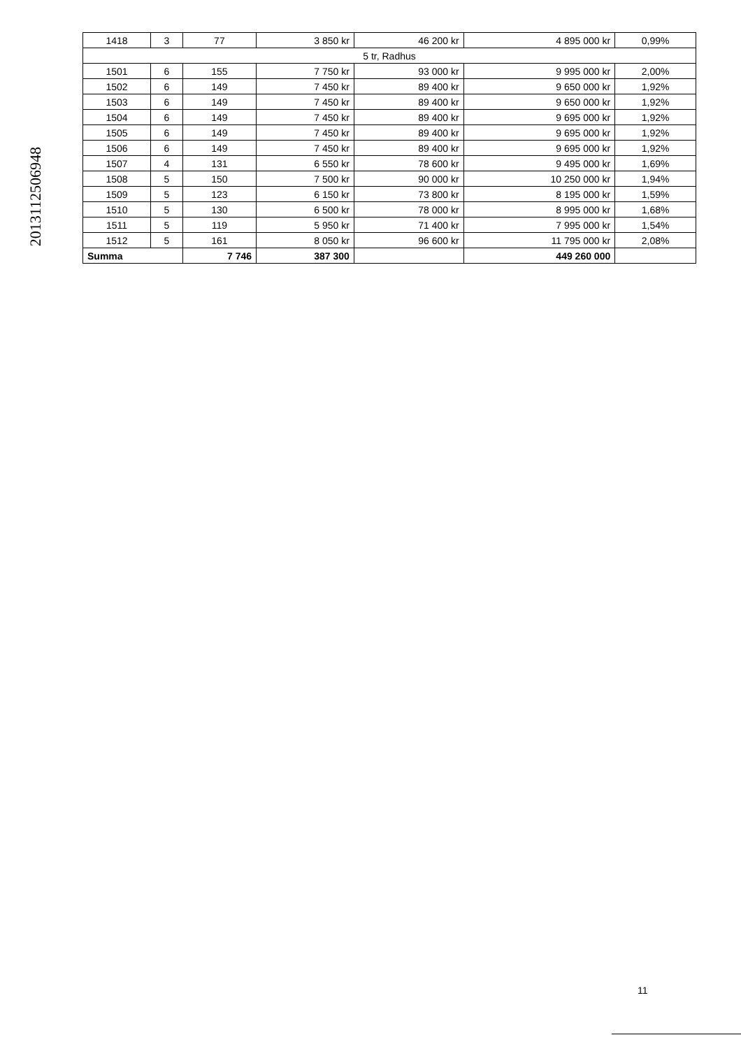20131125069​48
| 1418 | 3 | 77 | 3 850 kr | 46 200 kr | 4 895 000 kr | 0,99% |
| 5 tr, Radhus | | | | | | |
| 1501 | 6 | 155 | 7 750 kr | 93 000 kr | 9 995 000 kr | 2,00% |
| 1502 | 6 | 149 | 7 450 kr | 89 400 kr | 9 650 000 kr | 1,92% |
| 1503 | 6 | 149 | 7 450 kr | 89 400 kr | 9 650 000 kr | 1,92% |
| 1504 | 6 | 149 | 7 450 kr | 89 400 kr | 9 695 000 kr | 1,92% |
| 1505 | 6 | 149 | 7 450 kr | 89 400 kr | 9 695 000 kr | 1,92% |
| 1506 | 6 | 149 | 7 450 kr | 89 400 kr | 9 695 000 kr | 1,92% |
| 1507 | 4 | 131 | 6 550 kr | 78 600 kr | 9 495 000 kr | 1,69% |
| 1508 | 5 | 150 | 7 500 kr | 90 000 kr | 10 250 000 kr | 1,94% |
| 1509 | 5 | 123 | 6 150 kr | 73 800 kr | 8 195 000 kr | 1,59% |
| 1510 | 5 | 130 | 6 500 kr | 78 000 kr | 8 995 000 kr | 1,68% |
| 1511 | 5 | 119 | 5 950 kr | 71 400 kr | 7 995 000 kr | 1,54% |
| 1512 | 5 | 161 | 8 050 kr | 96 600 kr | 11 795 000 kr | 2,08% |
| Summa | | 7 746 | 387 300 | | 449 260 000 | |
11